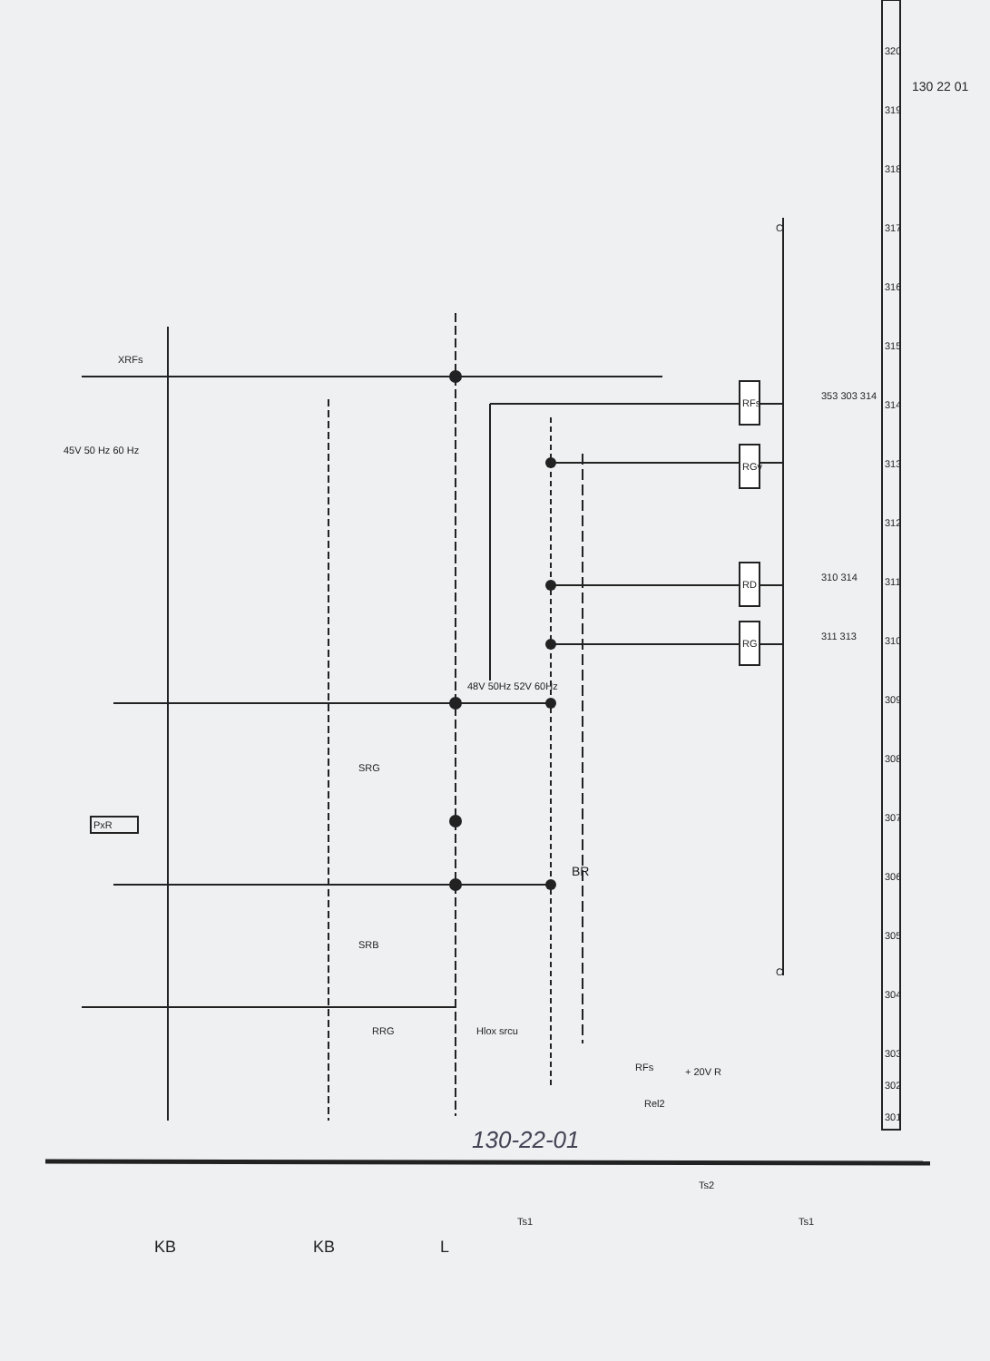320
319
318
317
316
315
314
313
312
311
310
309
308
307
306
305
304
303
302
301
130 22 01
45V 50 Hz 60 Hz
XRFs
RFs
RGv
RD
RG
PxR
48V 50Hz 52V 60Hz
SRG
SRB
RRG
Hlox srcu
BR
RFs
Rel2
+ 20V R
Ts2
Ts1
Ts1
353 303 314
310 314
311 313
C
C
KB
KB
L
130-22-01